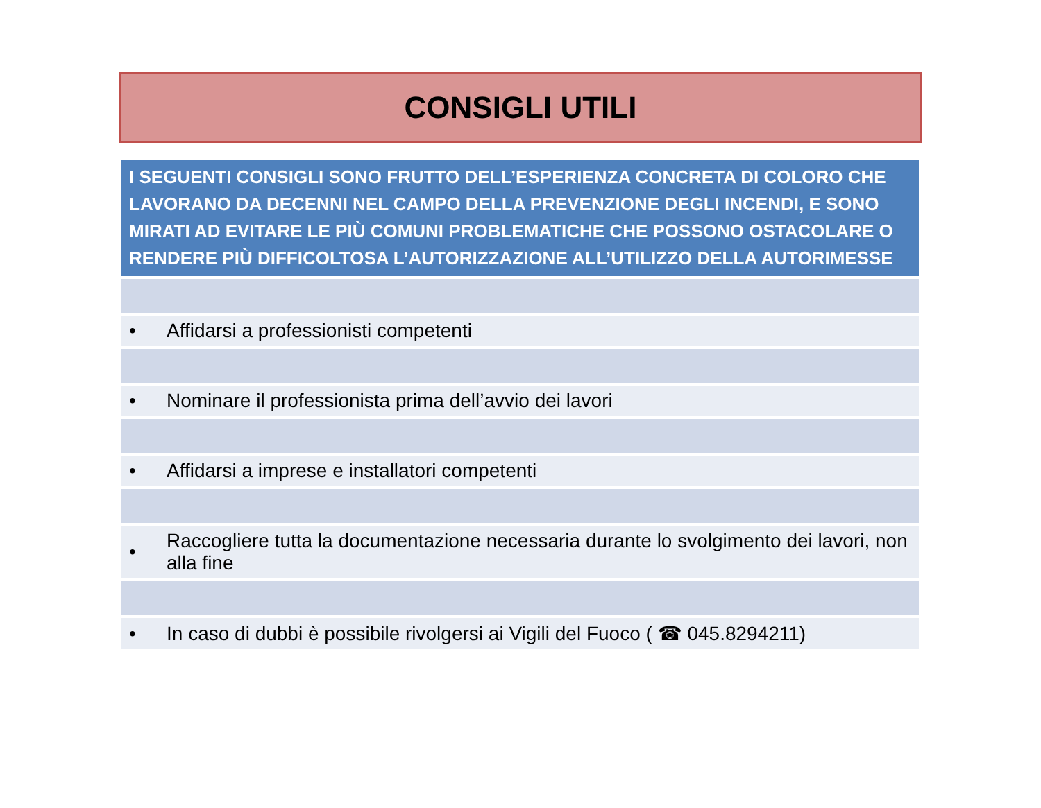CONSIGLI UTILI
| I SEGUENTI CONSIGLI SONO FRUTTO DELL’ESPERIENZA CONCRETA DI COLORO CHE LAVORANO DA DECENNI NEL CAMPO DELLA PREVENZIONE DEGLI INCENDI, E SONO MIRATI AD EVITARE LE PIÙ COMUNI PROBLEMATICHE CHE POSSONO OSTACOLARE O RENDERE PIÙ DIFFICOLTOSA L’AUTORIZZAZIONE ALL’UTILIZZO DELLA AUTORIMESSE | |
| --- | --- |
| • | Affidarsi a professionisti competenti |
| • | Nominare il professionista prima dell’avvio dei lavori |
| • | Affidarsi a imprese e installatori competenti |
| • | Raccogliere tutta la documentazione necessaria durante lo svolgimento dei lavori, non alla fine |
| • | In caso di dubbi è possibile rivolgersi ai Vigili del Fuoco ( ☎ 045.8294211) |